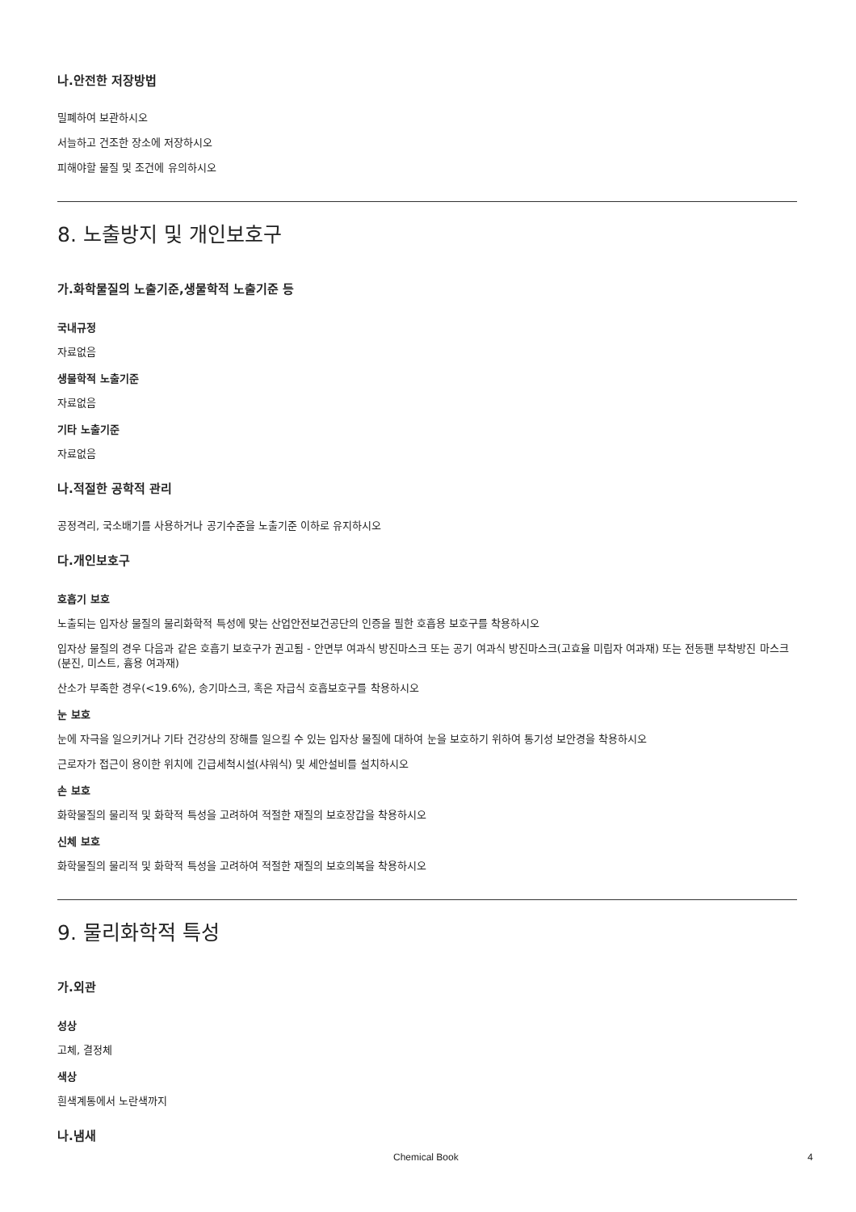나.안전한 저장방법
밀폐하여 보관하시오
서늘하고 건조한 장소에 저장하시오
피해야할 물질 및 조건에 유의하시오
8. 노출방지 및 개인보호구
가.화학물질의 노출기준,생물학적 노출기준 등
국내규정
자료없음
생물학적 노출기준
자료없음
기타 노출기준
자료없음
나.적절한 공학적 관리
공정격리, 국소배기를 사용하거나 공기수준을 노출기준 이하로 유지하시오
다.개인보호구
호흡기 보호
노출되는 입자상 물질의 물리화학적 특성에 맞는 산업안전보건공단의 인증을 필한 호흡용 보호구를 착용하시오
입자상 물질의 경우 다음과 같은 호흡기 보호구가 권고됨 - 안면부 여과식 방진마스크 또는 공기 여과식 방진마스크(고효율 미립자 여과재) 또는 전동팬 부착방진 마스크(분진, 미스트, 흄용 여과재)
산소가 부족한 경우(<19.6%), 송기마스크, 혹은 자급식 호흡보호구를 착용하시오
눈 보호
눈에 자극을 일으키거나 기타 건강상의 장해를 일으킬 수 있는 입자상 물질에 대하여 눈을 보호하기 위하여 통기성 보안경을 착용하시오
근로자가 접근이 용이한 위치에 긴급세척시설(샤워식) 및 세안설비를 설치하시오
손 보호
화학물질의 물리적 및 화학적 특성을 고려하여 적절한 재질의 보호장갑을 착용하시오
신체 보호
화학물질의 물리적 및 화학적 특성을 고려하여 적절한 재질의 보호의복을 착용하시오
9. 물리화학적 특성
가.외관
성상
고체, 결정체
색상
흰색계통에서 노란색까지
나.냄새
Chemical Book 4